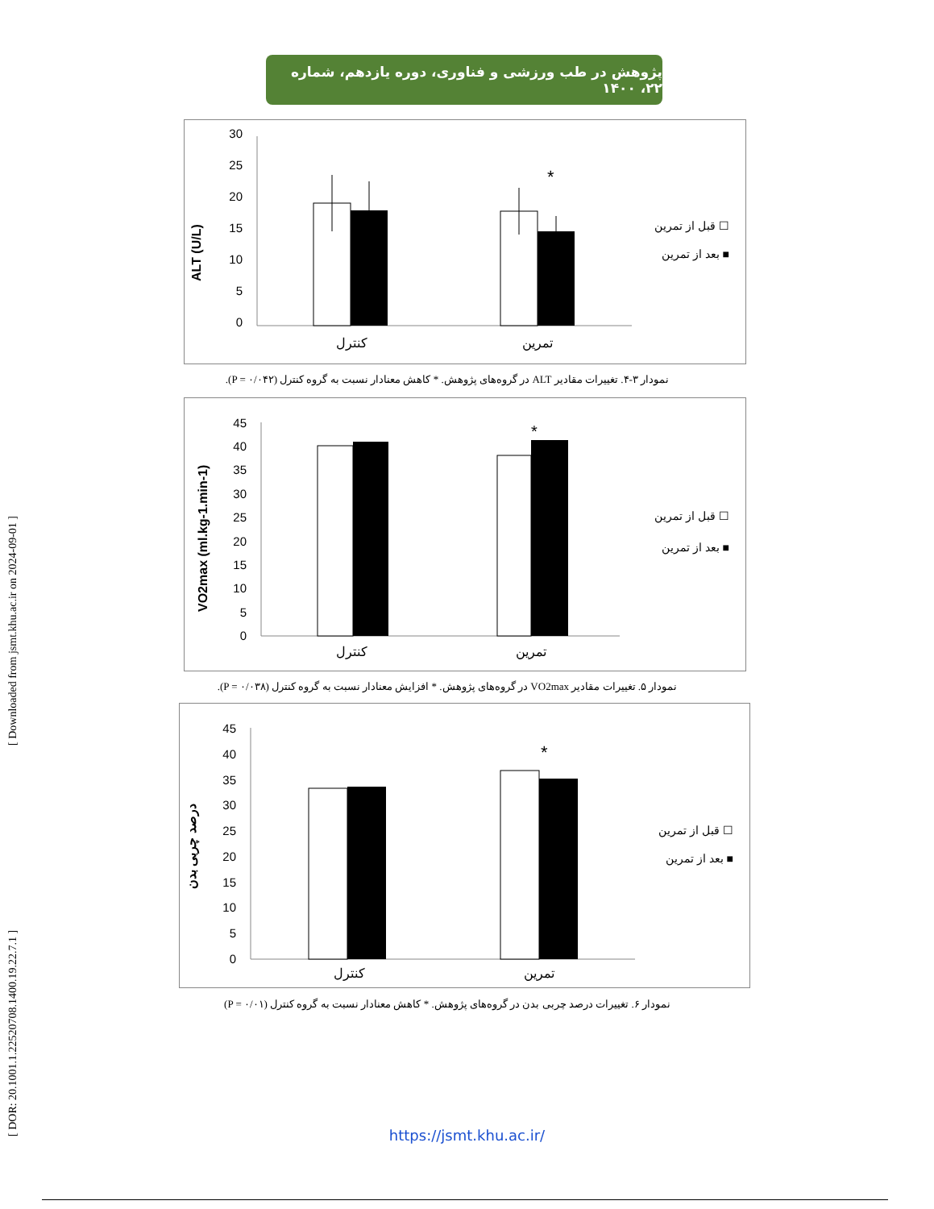پژوهش در طب ورزشی و فناوری، دوره یازدهم، شماره ۲۲، ۱۴۰۰
[ DOR: 20.1001.1.22520708.1400.19.22.7.1 ] [ Downloaded from jsmt.khu.ac.ir on 2024-09-01 ]
ALT (U/L)
30
25
20
15
10
5
0
*
کنترل
تمرین
قبل از تمرین ☐
بعد از تمرین ■
نمودار ۳-۴. تغییرات مقادیر ALT در گروه‌های پژوهش. * کاهش معنادار نسبت به گروه کنترل (P = ۰/۰۴۲).
VO2max (ml.kg-1.min-1)
45
40
35
30
25
20
15
10
5
0
*
کنترل
تمرین
قبل از تمرین ☐
بعد از تمرین ■
نمودار ۵. تغییرات مقادیر VO2max در گروه‌های پژوهش. * افزایش معنادار نسبت به گروه کنترل (P = ۰/۰۳۸).
درصد چربی بدن
45
40
35
30
25
20
15
10
5
0
*
کنترل
تمرین
قبل از تمرین ☐
بعد از تمرین ■
نمودار ۶. تغییرات درصد چربی بدن در گروه‌های پژوهش. * کاهش معنادار نسبت به گروه کنترل (P = ۰/۰۱)
https://jsmt.khu.ac.ir/